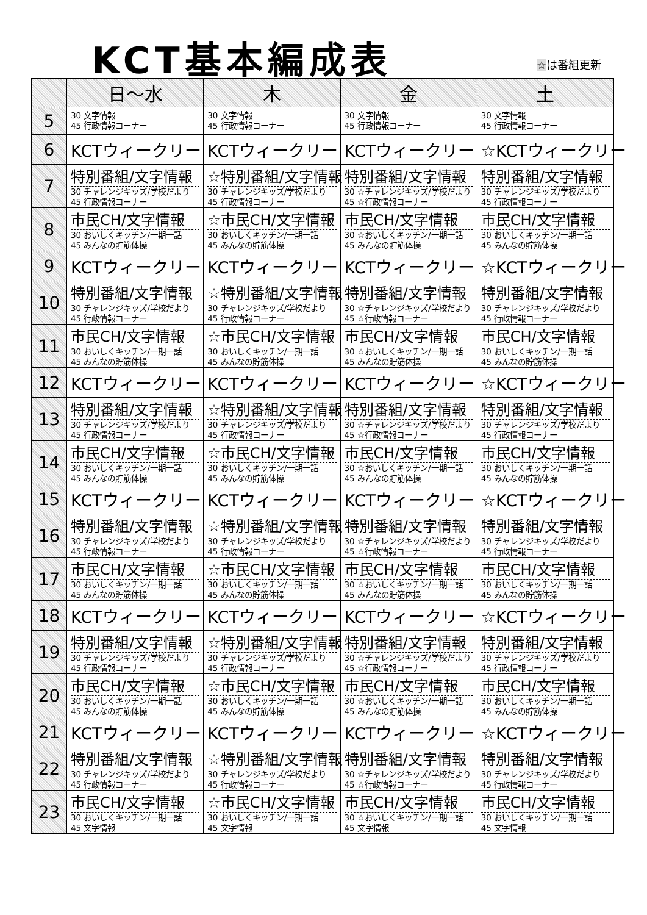KCT基本編成表 ☆は番組更新
| | 日～水 | 木 | 金 | 土 |
| --- | --- | --- | --- | --- |
| 5 | 30 文字情報 45 行政情報コーナー | 30 文字情報 45 行政情報コーナー | 30 文字情報 45 行政情報コーナー | 30 文字情報 45 行政情報コーナー |
| 6 | KCTウィークリー | KCTウィークリー | KCTウィークリー | ☆KCTウィークリー |
| 7 | 特別番組/文字情報 30 チャレンジキッズ/学校だより 45 行政情報コーナー | ☆特別番組/文字情報 30 チャレンジキッズ/学校だより 45 行政情報コーナー | 特別番組/文字情報 30 ☆チャレンジキッズ/学校だより 45 ☆行政情報コーナー | 特別番組/文字情報 30 チャレンジキッズ/学校だより 45 行政情報コーナー |
| 8 | 市民CH/文字情報 30 おいしくキッチン/一期一話 45 みんなの貯筋体操 | ☆市民CH/文字情報 30 おいしくキッチン/一期一話 45 みんなの貯筋体操 | 市民CH/文字情報 30 ☆おいしくキッチン/一期一話 45 みんなの貯筋体操 | 市民CH/文字情報 30 おいしくキッチン/一期一話 45 みんなの貯筋体操 |
| 9 | KCTウィークリー | KCTウィークリー | KCTウィークリー | ☆KCTウィークリー |
| 10 | 特別番組/文字情報 30 チャレンジキッズ/学校だより 45 行政情報コーナー | ☆特別番組/文字情報 30 チャレンジキッズ/学校だより 45 行政情報コーナー | 特別番組/文字情報 30 ☆チャレンジキッズ/学校だより 45 ☆行政情報コーナー | 特別番組/文字情報 30 チャレンジキッズ/学校だより 45 行政情報コーナー |
| 11 | 市民CH/文字情報 30 おいしくキッチン/一期一話 45 みんなの貯筋体操 | ☆市民CH/文字情報 30 おいしくキッチン/一期一話 45 みんなの貯筋体操 | 市民CH/文字情報 30 ☆おいしくキッチン/一期一話 45 みんなの貯筋体操 | 市民CH/文字情報 30 おいしくキッチン/一期一話 45 みんなの貯筋体操 |
| 12 | KCTウィークリー | KCTウィークリー | KCTウィークリー | ☆KCTウィークリー |
| 13 | 特別番組/文字情報 30 チャレンジキッズ/学校だより 45 行政情報コーナー | ☆特別番組/文字情報 30 チャレンジキッズ/学校だより 45 行政情報コーナー | 特別番組/文字情報 30 ☆チャレンジキッズ/学校だより 45 ☆行政情報コーナー | 特別番組/文字情報 30 チャレンジキッズ/学校だより 45 行政情報コーナー |
| 14 | 市民CH/文字情報 30 おいしくキッチン/一期一話 45 みんなの貯筋体操 | ☆市民CH/文字情報 30 おいしくキッチン/一期一話 45 みんなの貯筋体操 | 市民CH/文字情報 30 ☆おいしくキッチン/一期一話 45 みんなの貯筋体操 | 市民CH/文字情報 30 おいしくキッチン/一期一話 45 みんなの貯筋体操 |
| 15 | KCTウィークリー | KCTウィークリー | KCTウィークリー | ☆KCTウィークリー |
| 16 | 特別番組/文字情報 30 チャレンジキッズ/学校だより 45 行政情報コーナー | ☆特別番組/文字情報 30 チャレンジキッズ/学校だより 45 行政情報コーナー | 特別番組/文字情報 30 ☆チャレンジキッズ/学校だより 45 ☆行政情報コーナー | 特別番組/文字情報 30 チャレンジキッズ/学校だより 45 行政情報コーナー |
| 17 | 市民CH/文字情報 30 おいしくキッチン/一期一話 45 みんなの貯筋体操 | ☆市民CH/文字情報 30 おいしくキッチン/一期一話 45 みんなの貯筋体操 | 市民CH/文字情報 30 ☆おいしくキッチン/一期一話 45 みんなの貯筋体操 | 市民CH/文字情報 30 おいしくキッチン/一期一話 45 みんなの貯筋体操 |
| 18 | KCTウィークリー | KCTウィークリー | KCTウィークリー | ☆KCTウィークリー |
| 19 | 特別番組/文字情報 30 チャレンジキッズ/学校だより 45 行政情報コーナー | ☆特別番組/文字情報 30 チャレンジキッズ/学校だより 45 行政情報コーナー | 特別番組/文字情報 30 ☆チャレンジキッズ/学校だより 45 ☆行政情報コーナー | 特別番組/文字情報 30 チャレンジキッズ/学校だより 45 行政情報コーナー |
| 20 | 市民CH/文字情報 30 おいしくキッチン/一期一話 45 みんなの貯筋体操 | ☆市民CH/文字情報 30 おいしくキッチン/一期一話 45 みんなの貯筋体操 | 市民CH/文字情報 30 ☆おいしくキッチン/一期一話 45 みんなの貯筋体操 | 市民CH/文字情報 30 おいしくキッチン/一期一話 45 みんなの貯筋体操 |
| 21 | KCTウィークリー | KCTウィークリー | KCTウィークリー | ☆KCTウィークリー |
| 22 | 特別番組/文字情報 30 チャレンジキッズ/学校だより 45 行政情報コーナー | ☆特別番組/文字情報 30 チャレンジキッズ/学校だより 45 行政情報コーナー | 特別番組/文字情報 30 ☆チャレンジキッズ/学校だより 45 ☆行政情報コーナー | 特別番組/文字情報 30 チャレンジキッズ/学校だより 45 行政情報コーナー |
| 23 | 市民CH/文字情報 30 おいしくキッチン/一期一話 45 文字情報 | ☆市民CH/文字情報 30 おいしくキッチン/一期一話 45 文字情報 | 市民CH/文字情報 30 ☆おいしくキッチン/一期一話 45 文字情報 | 市民CH/文字情報 30 おいしくキッチン/一期一話 45 文字情報 |